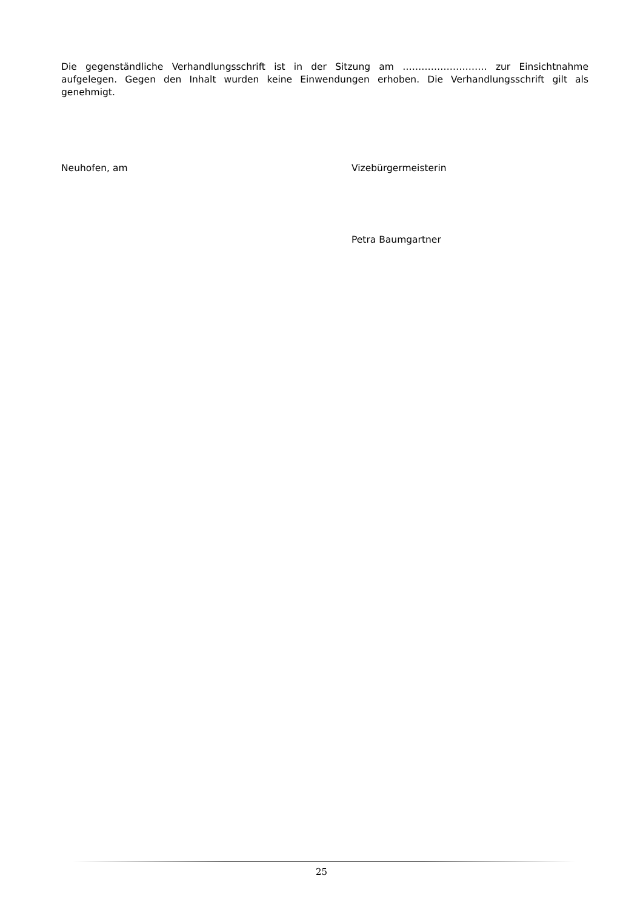Die gegenständliche Verhandlungsschrift ist in der Sitzung am ……………………… zur Einsichtnahme aufgelegen. Gegen den Inhalt wurden keine Einwendungen erhoben. Die Verhandlungsschrift gilt als genehmigt.
Neuhofen, am Vizebürgermeisterin
Petra Baumgartner
25